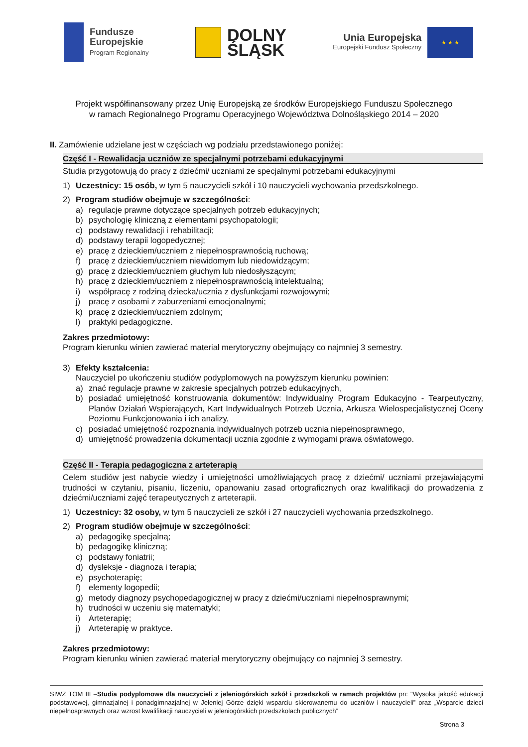Fundusze
Europejskie
Program Regionalny
DOLNY
ŚLĄSK
Unia Europejska
Europejski Fundusz Społeczny
★ ★ ★
Projekt współfinansowany przez Unię Europejską ze środków Europejskiego Funduszu Społecznego
w ramach Regionalnego Programu Operacyjnego Województwa Dolnośląskiego 2014 – 2020
II. Zamówienie udzielane jest w częściach wg podziału przedstawionego poniżej:
Część I - Rewalidacja uczniów ze specjalnymi potrzebami edukacyjnymi
Studia przygotowują do pracy z dziećmi/ uczniami ze specjalnymi potrzebami edukacyjnymi
1) Uczestnicy: 15 osób, w tym 5 nauczycieli szkół i 10 nauczycieli wychowania przedszkolnego.
2) Program studiów obejmuje w szczególności:
a) regulacje prawne dotyczące specjalnych potrzeb edukacyjnych;
b) psychologię kliniczną z elementami psychopatologii;
c) podstawy rewalidacji i rehabilitacji;
d) podstawy terapii logopedycznej;
e) pracę z dzieckiem/uczniem z niepełnosprawnością ruchową;
f) pracę z dzieckiem/uczniem niewidomym lub niedowidzącym;
g) pracę z dzieckiem/uczniem głuchym lub niedosłyszącym;
h) pracę z dzieckiem/uczniem z niepełnosprawnością intelektualną;
i) współpracę z rodziną dziecka/ucznia z dysfunkcjami rozwojowymi;
j) pracę z osobami z zaburzeniami emocjonalnymi;
k) pracę z dzieckiem/uczniem zdolnym;
l) praktyki pedagogiczne.
Zakres przedmiotowy:
Program kierunku winien zawierać materiał merytoryczny obejmujący co najmniej 3 semestry.
3) Efekty kształcenia:
Nauczyciel po ukończeniu studiów podyplomowych na powyższym kierunku powinien:
a) znać regulacje prawne w zakresie specjalnych potrzeb edukacyjnych,
b) posiadać umiejętność konstruowania dokumentów: Indywidualny Program Edukacyjno - Tearpeutyczny, Planów Działań Wspierających, Kart Indywidualnych Potrzeb Ucznia, Arkusza Wielospecjalistycznej Oceny Poziomu Funkcjonowania i ich analizy,
c) posiadać umiejętność rozpoznania indywidualnych potrzeb ucznia niepełnosprawnego,
d) umiejętność prowadzenia dokumentacji ucznia zgodnie z wymogami prawa oświatowego.
Część II - Terapia pedagogiczna z arteterapią
Celem studiów jest nabycie wiedzy i umiejętności umożliwiających pracę z dziećmi/ uczniami przejawiającymi trudności w czytaniu, pisaniu, liczeniu, opanowaniu zasad ortograficznych oraz kwalifikacji do prowadzenia z dziećmi/uczniami zajęć terapeutycznych z arteterapii.
1) Uczestnicy: 32 osoby, w tym 5 nauczycieli ze szkół i 27 nauczycieli wychowania przedszkolnego.
2) Program studiów obejmuje w szczególności:
a) pedagogikę specjalną;
b) pedagogikę kliniczną;
c) podstawy foniatrii;
d) dysleksje - diagnoza i terapia;
e) psychoterapię;
f) elementy logopedii;
g) metody diagnozy psychopedagogicznej w pracy z dziećmi/uczniami niepełnosprawnymi;
h) trudności w uczeniu się matematyki;
i) Arteterapię;
j) Arteterapię w praktyce.
Zakres przedmiotowy:
Program kierunku winien zawierać materiał merytoryczny obejmujący co najmniej 3 semestry.
SIWZ TOM III –Studia podyplomowe dla nauczycieli z jeleniogórskich szkół i przedszkoli w ramach projektów pn: "Wysoka jakość edukacji podstawowej, gimnazjalnej i ponadgimnazjalnej w Jeleniej Górze dzięki wsparciu skierowanemu do uczniów i nauczycieli” oraz „Wsparcie dzieci niepełnosprawnych oraz wzrost kwalifikacji nauczycieli w jeleniogórskich przedszkolach publicznych”
Strona 3